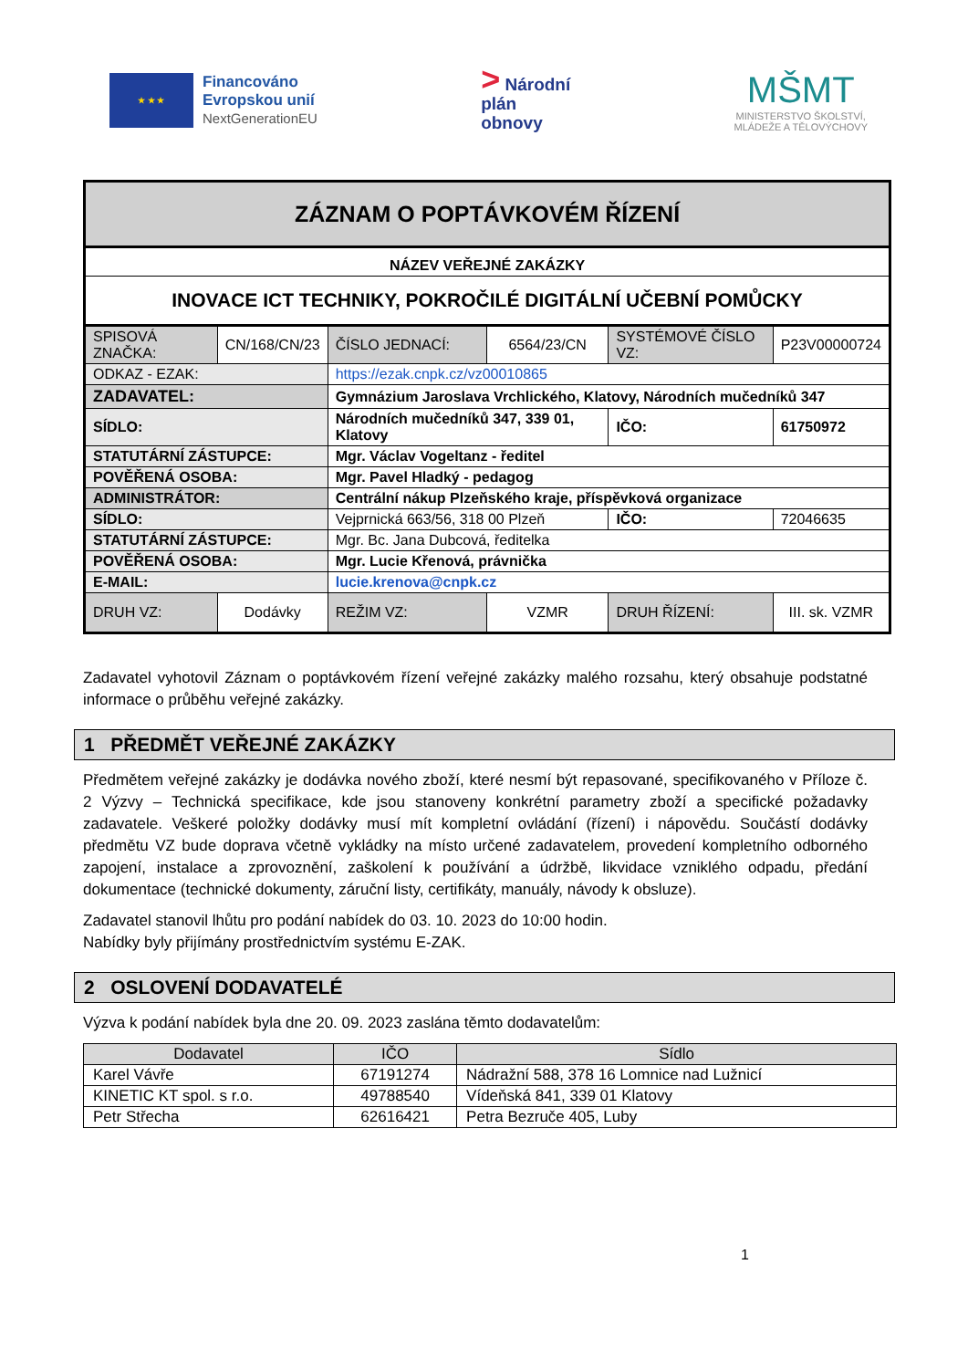★ ★ ★
Financováno
Evropskou unií
NextGenerationEU
> Národní
plán
obnovy
MŠMT
MINISTERSTVO ŠKOLSTVÍ,
MLÁDEŽE A TĚLOVÝCHOVY
| ZÁZNAM O POPTÁVKOVÉM ŘÍZENÍ | | | | | |
| NÁZEV VEŘEJNÉ ZAKÁZKY | | | | | |
| INOVACE ICT TECHNIKY, POKROČILÉ DIGITÁLNÍ UČEBNÍ POMŮCKY | | | | | |
| SPISOVÁ ZNAČKA: | CN/168/CN/23 | ČÍSLO JEDNACÍ: | 6564/23/CN | SYSTÉMOVÉ ČÍSLO VZ: | P23V00000724 |
| ODKAZ - EZAK: | | https://ezak.cnpk.cz/vz00010865 | | | |
| ZADAVATEL: | | Gymnázium Jaroslava Vrchlického, Klatovy, Národních mučedníků 347 | | | |
| SÍDLO: | | Národních mučedníků 347, 339 01, Klatovy | | IČO: | 61750972 |
| STATUTÁRNÍ ZÁSTUPCE: | | Mgr. Václav Vogeltanz - ředitel | | | |
| POVĚŘENÁ OSOBA: | | Mgr. Pavel Hladký - pedagog | | | |
| ADMINISTRÁTOR: | | Centrální nákup Plzeňského kraje, příspěvková organizace | | | |
| SÍDLO: | | Vejprnická 663/56, 318 00 Plzeň | | IČO: | 72046635 |
| STATUTÁRNÍ ZÁSTUPCE: | | Mgr. Bc. Jana Dubcová, ředitelka | | | |
| POVĚŘENÁ OSOBA: | | Mgr. Lucie Křenová, právnička | | | |
| E-MAIL: | | lucie.krenova@cnpk.cz | | | |
| DRUH VZ: | Dodávky | REŽIM VZ: | VZMR | DRUH ŘÍZENÍ: | III. sk. VZMR |
Zadavatel vyhotovil Záznam o poptávkovém řízení veřejné zakázky malého rozsahu, který obsahuje podstatné informace o průběhu veřejné zakázky.
1 PŘEDMĚT VEŘEJNÉ ZAKÁZKY
Předmětem veřejné zakázky je dodávka nového zboží, které nesmí být repasované, specifikovaného v Příloze č. 2 Výzvy – Technická specifikace, kde jsou stanoveny konkrétní parametry zboží a specifické požadavky zadavatele. Veškeré položky dodávky musí mít kompletní ovládání (řízení) i nápovědu. Součástí dodávky předmětu VZ bude doprava včetně vykládky na místo určené zadavatelem, provedení kompletního odborného zapojení, instalace a zprovoznění, zaškolení k používání a údržbě, likvidace vzniklého odpadu, předání dokumentace (technické dokumenty, záruční listy, certifikáty, manuály, návody k obsluze).
Zadavatel stanovil lhůtu pro podání nabídek do 03. 10. 2023 do 10:00 hodin.
Nabídky byly přijímány prostřednictvím systému E-ZAK.
2 OSLOVENÍ DODAVATELÉ
Výzva k podání nabídek byla dne 20. 09. 2023 zaslána těmto dodavatelům:
| Dodavatel | IČO | Sídlo |
| --- | --- | --- |
| Karel Vávře | 67191274 | Nádražní 588, 378 16 Lomnice nad Lužnicí |
| KINETIC KT spol. s r.o. | 49788540 | Vídeňská 841, 339 01 Klatovy |
| Petr Střecha | 62616421 | Petra Bezruče 405, Luby |
1